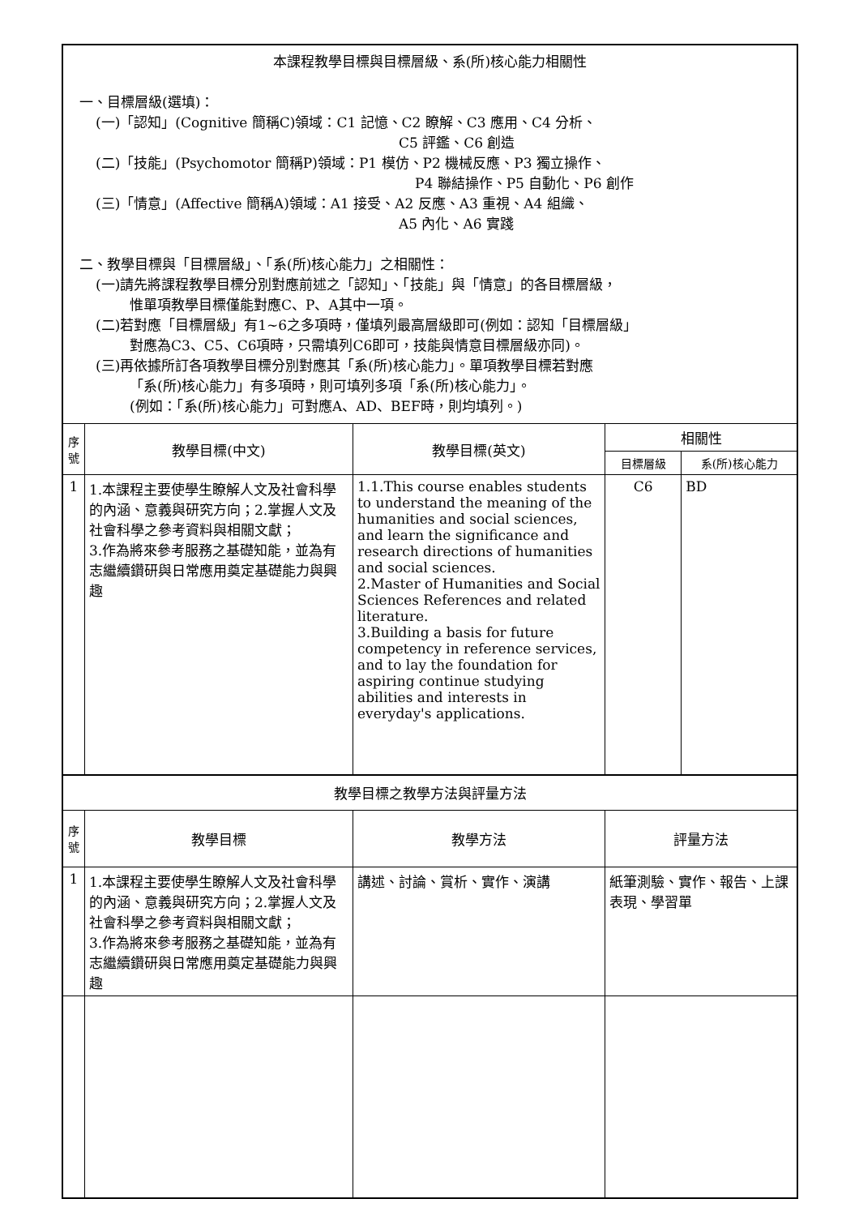| 本課程教學目標與目標層級、系(所)核心能力相關性 一、目標層級(選填)： (一)「認知」(Cognitive 簡稱C)領域：C1 記憶、C2 瞭解、C3 應用、C4 分析、 C5 評鑑、C6 創造 (二)「技能」(Psychomotor 簡稱P)領域：P1 模仿、P2 機械反應、P3 獨立操作、 P4 聯結操作、P5 自動化、P6 創作 (三)「情意」(Affective 簡稱A)領域：A1 接受、A2 反應、A3 重視、A4 組織、 A5 內化、A6 實踐 二、教學目標與「目標層級」、「系(所)核心能力」之相關性： (一)請先將課程教學目標分別對應前述之「認知」、「技能」與「情意」的各目標層級， 惟單項教學目標僅能對應C、P、A其中一項。 (二)若對應「目標層級」有1~6之多項時，僅填列最高層級即可(例如：認知「目標層級」 對應為C3、C5、C6項時，只需填列C6即可，技能與情意目標層級亦同)。 (三)再依據所訂各項教學目標分別對應其「系(所)核心能力」。單項教學目標若對應 「系(所)核心能力」有多項時，則可填列多項「系(所)核心能力」。 (例如：「系(所)核心能力」可對應A、AD、BEF時，則均填列。) | | | | |
| 序 號 | 教學目標(中文) | 教學目標(英文) | 相關性 | |
| | | | 目標層級 | 系(所)核心能力 |
| 1 | 1.本課程主要使學生瞭解人文及社會科學的內涵、意義與研究方向；2.掌握人文及社會科學之參考資料與相關文獻； 3.作為將來參考服務之基礎知能，並為有志繼續鑽研與日常應用奠定基礎能力與興趣 | 1.1.This course enables students to understand the meaning of the humanities and social sciences, and learn the significance and research directions of humanities and social sciences. 2.Master of Humanities and Social Sciences References and related literature. 3.Building a basis for future competency in reference services, and to lay the foundation for aspiring continue studying abilities and interests in everyday's applications. | C6 | BD |
| 教學目標之教學方法與評量方法 | | | | |
| 序 號 | 教學目標 | 教學方法 | 評量方法 | |
| 1 | 1.本課程主要使學生瞭解人文及社會科學的內涵、意義與研究方向；2.掌握人文及社會科學之參考資料與相關文獻； 3.作為將來參考服務之基礎知能，並為有志繼續鑽研與日常應用奠定基礎能力與興趣 | 講述、討論、賞析、實作、演講 | 紙筆測驗、實作、報告、上課表現、學習單 | |